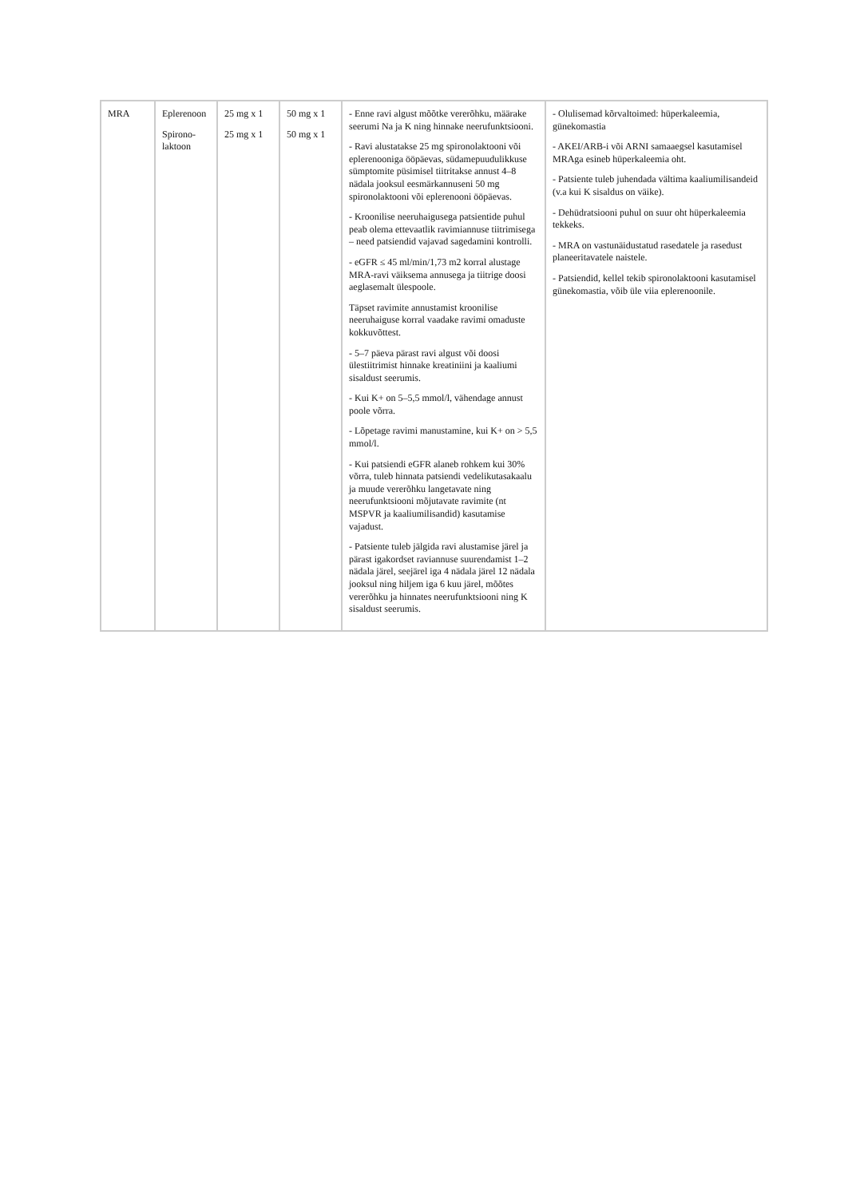| MRA | Eplerenoon Spirono- laktoon | 25 mg x 1 25 mg x 1 | 50 mg x 1 50 mg x 1 | - Enne ravi algust mõõtke vererõhku, määrake seerumi Na ja K ning hinnake neerufunktsiooni. - Ravi alustatakse 25 mg spironolaktooni või eplerenooniga ööpäevas, südamepuudulikkuse sümptomite püsimisel tiitritakse annust 4–8 nädala jooksul eesmärkannuseni 50 mg spironolaktooni või eplerenooni ööpäevas. - Kroonilise neeruhaigusega patsientide puhul peab olema ettevaatlik ravimiannuse tiitrimisega – need patsiendid vajavad sagedamini kontrolli. - eGFR ≤ 45 ml/min/1,73 m2 korral alustage MRA-ravi väiksema annusega ja tiitrige doosi aeglasemalt ülespoole. Täpset ravimite annustamist kroonilise neeruhaiguse korral vaadake ravimi omaduste kokkuvõttest. - 5–7 päeva pärast ravi algust või doosi ülestiitrimist hinnake kreatiniini ja kaaliumi sisaldust seerumis. - Kui K+ on 5–5,5 mmol/l, vähendage annust poole võrra. - Lõpetage ravimi manustamine, kui K+ on > 5,5 mmol/l. - Kui patsiendi eGFR alaneb rohkem kui 30% võrra, tuleb hinnata patsiendi vedelikutasakaalu ja muude vererõhku langetavate ning neerufunktsiooni mõjutavate ravimite (nt MSPVR ja kaaliumilisandid) kasutamise vajadust. - Patsiente tuleb jälgida ravi alustamise järel ja pärast igakordset raviannuse suurendamist 1–2 nädala järel, seejärel iga 4 nädala järel 12 nädala jooksul ning hiljem iga 6 kuu järel, mõõtes vererõhku ja hinnates neerufunktsiooni ning K sisaldust seerumis. | - Olulisemad kõrvaltoimed: hüperkaleemia, günekomastia - AKEI/ARB-i või ARNI samaaegsel kasutamisel MRAga esineb hüperkaleemia oht. - Patsiente tuleb juhendada vältima kaaliumilisandeid (v.a kui K sisaldus on väike). - Dehüdratsiooni puhul on suur oht hüperkaleemia tekkeks. - MRA on vastunäidustatud rasedatele ja rasedust planeeritavatele naistele. - Patsiendid, kellel tekib spironolaktooni kasutamisel günekomastia, võib üle viia eplerenoonile. |